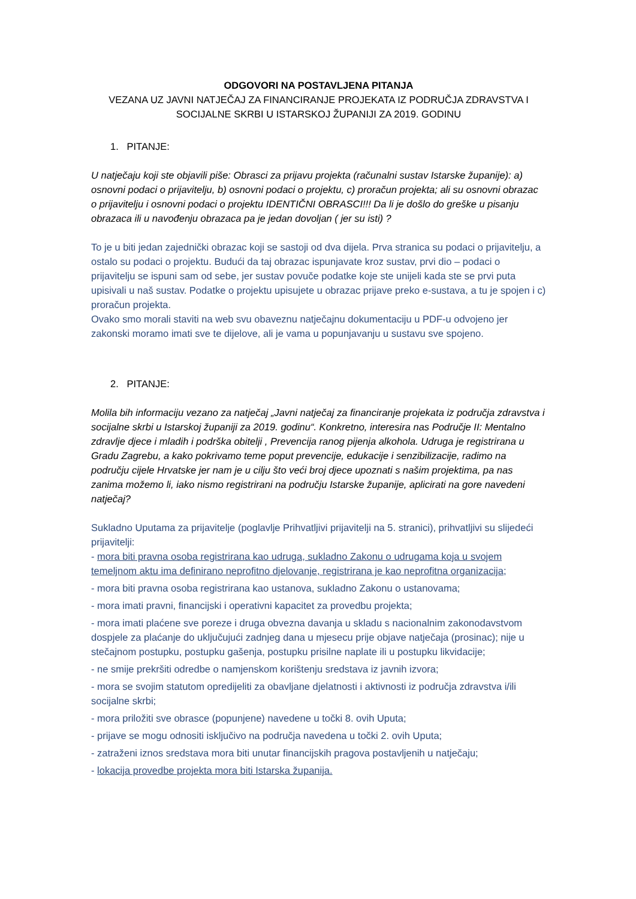ODGOVORI NA POSTAVLJENA PITANJA
VEZANA UZ JAVNI NATJEČAJ ZA FINANCIRANJE PROJEKATA IZ PODRUČJA ZDRAVSTVA I SOCIJALNE SKRBI U ISTARSKOJ ŽUPANIJI ZA 2019. GODINU
1. PITANJE:
U natječaju koji ste objavili piše: Obrasci za prijavu projekta (računalni sustav Istarske županije): a) osnovni podaci o prijavitelju, b) osnovni podaci o projektu, c) proračun projekta; ali su osnovni obrazac o prijavitelju i osnovni podaci o projektu IDENTIČNI OBRASCI!!! Da li je došlo do greške u pisanju obrazaca ili u navođenju obrazaca pa je jedan dovoljan ( jer su isti) ?
To je u biti jedan zajednički obrazac koji se sastoji od dva dijela. Prva stranica su podaci o prijavitelju, a ostalo su podaci o projektu. Budući da taj obrazac ispunjavate kroz sustav, prvi dio – podaci o prijavitelju se ispuni sam od sebe, jer sustav povuče podatke koje ste unijeli kada ste se prvi puta upisivali u naš sustav. Podatke o projektu upisujete u obrazac prijave preko e-sustava, a tu je spojen i c) proračun projekta.
Ovako smo morali staviti na web svu obaveznu natječajnu dokumentaciju u PDF-u odvojeno jer zakonski moramo imati sve te dijelove, ali je vama u popunjavanju u sustavu sve spojeno.
2. PITANJE:
Molila bih informaciju vezano za natječaj „Javni natječaj za financiranje projekata iz područja zdravstva i socijalne skrbi u Istarskoj županiji za 2019. godinu“. Konkretno, interesira nas Područje II: Mentalno zdravlje djece i mladih i podrška obitelji , Prevencija ranog pijenja alkohola. Udruga je registrirana u Gradu Zagrebu, a kako pokrivamo teme poput prevencije, edukacije i senzibilizacije, radimo na području cijele Hrvatske jer nam je u cilju što veći broj djece upoznati s našim projektima, pa nas zanima možemo li, iako nismo registrirani na području Istarske županije, aplicirati na gore navedeni natječaj?
Sukladno Uputama za prijavitelje (poglavlje Prihvatljivi prijavitelji na 5. stranici), prihvatljivi su slijedeći prijavitelji:
- mora biti pravna osoba registrirana kao udruga, sukladno Zakonu o udrugama koja u svojem temeljnom aktu ima definirano neprofitno djelovanje, registrirana je kao neprofitna organizacija;
- mora biti pravna osoba registrirana kao ustanova, sukladno Zakonu o ustanovama;
- mora imati pravni, financijski i operativni kapacitet za provedbu projekta;
- mora imati plaćene sve poreze i druga obvezna davanja u skladu s nacionalnim zakonodavstvom dospjele za plaćanje do uključujući zadnjeg dana u mjesecu prije objave natječaja (prosinac); nije u stečajnom postupku, postupku gašenja, postupku prisilne naplate ili u postupku likvidacije;
- ne smije prekršiti odredbe o namjenskom korištenju sredstava iz javnih izvora;
- mora se svojim statutom opredijeliti za obavljane djelatnosti i aktivnosti iz područja zdravstva i/ili socijalne skrbi;
- mora priložiti sve obrasce (popunjene) navedene u točki 8. ovih Uputa;
- prijave se mogu odnositi isključivo na područja navedena u točki 2. ovih Uputa;
- zatraženi iznos sredstava mora biti unutar financijskih pragova postavljenih u natječaju;
- lokacija provedbe projekta mora biti Istarska županija.